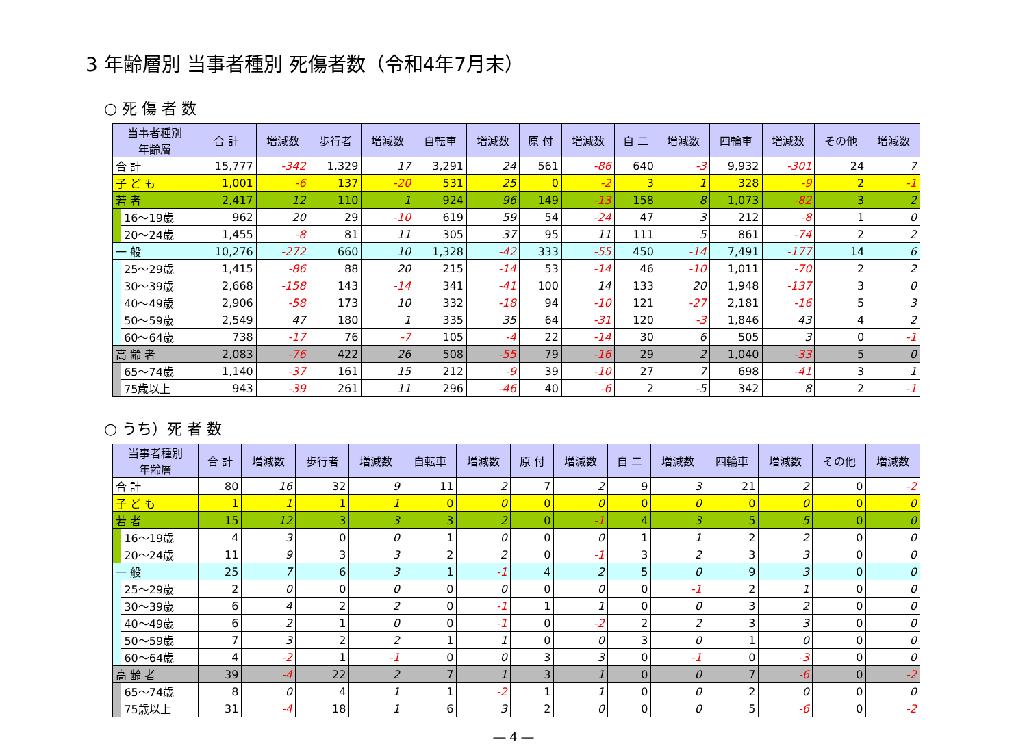3 年齢層別 当事者種別 死傷者数（令和4年7月末）
○ 死 傷 者 数
| 当事者種別 年齢層 | | 合 計 | 増減数 | 歩行者 | 増減数 | 自転車 | 増減数 | 原 付 | 増減数 | 自 二 | 増減数 | 四輪車 | 増減数 | その他 | 増減数 |
| --- | --- | --- | --- | --- | --- | --- | --- | --- | --- | --- | --- | --- | --- | --- | --- |
| 合 計 | | 15,777 | -342 | 1,329 | 17 | 3,291 | 24 | 561 | -86 | 640 | -3 | 9,932 | -301 | 24 | 7 |
| 子 ど も | | 1,001 | -6 | 137 | -20 | 531 | 25 | 0 | -2 | 3 | 1 | 328 | -9 | 2 | -1 |
| 若 者 | | 2,417 | 12 | 110 | 1 | 924 | 96 | 149 | -13 | 158 | 8 | 1,073 | -82 | 3 | 2 |
| | 16～19歳 | 962 | 20 | 29 | -10 | 619 | 59 | 54 | -24 | 47 | 3 | 212 | -8 | 1 | 0 |
| | 20～24歳 | 1,455 | -8 | 81 | 11 | 305 | 37 | 95 | 11 | 111 | 5 | 861 | -74 | 2 | 2 |
| 一 般 | | 10,276 | -272 | 660 | 10 | 1,328 | -42 | 333 | -55 | 450 | -14 | 7,491 | -177 | 14 | 6 |
| | 25～29歳 | 1,415 | -86 | 88 | 20 | 215 | -14 | 53 | -14 | 46 | -10 | 1,011 | -70 | 2 | 2 |
| | 30～39歳 | 2,668 | -158 | 143 | -14 | 341 | -41 | 100 | 14 | 133 | 20 | 1,948 | -137 | 3 | 0 |
| | 40～49歳 | 2,906 | -58 | 173 | 10 | 332 | -18 | 94 | -10 | 121 | -27 | 2,181 | -16 | 5 | 3 |
| | 50～59歳 | 2,549 | 47 | 180 | 1 | 335 | 35 | 64 | -31 | 120 | -3 | 1,846 | 43 | 4 | 2 |
| | 60～64歳 | 738 | -17 | 76 | -7 | 105 | -4 | 22 | -14 | 30 | 6 | 505 | 3 | 0 | -1 |
| 高 齢 者 | | 2,083 | -76 | 422 | 26 | 508 | -55 | 79 | -16 | 29 | 2 | 1,040 | -33 | 5 | 0 |
| | 65～74歳 | 1,140 | -37 | 161 | 15 | 212 | -9 | 39 | -10 | 27 | 7 | 698 | -41 | 3 | 1 |
| | 75歳以上 | 943 | -39 | 261 | 11 | 296 | -46 | 40 | -6 | 2 | -5 | 342 | 8 | 2 | -1 |
○ うち）死 者 数
| 当事者種別 年齢層 | | 合 計 | 増減数 | 歩行者 | 増減数 | 自転車 | 増減数 | 原 付 | 増減数 | 自 二 | 増減数 | 四輪車 | 増減数 | その他 | 増減数 |
| --- | --- | --- | --- | --- | --- | --- | --- | --- | --- | --- | --- | --- | --- | --- | --- |
| 合 計 | | 80 | 16 | 32 | 9 | 11 | 2 | 7 | 2 | 9 | 3 | 21 | 2 | 0 | -2 |
| 子 ど も | | 1 | 1 | 1 | 1 | 0 | 0 | 0 | 0 | 0 | 0 | 0 | 0 | 0 | 0 |
| 若 者 | | 15 | 12 | 3 | 3 | 3 | 2 | 0 | -1 | 4 | 3 | 5 | 5 | 0 | 0 |
| | 16～19歳 | 4 | 3 | 0 | 0 | 1 | 0 | 0 | 0 | 1 | 1 | 2 | 2 | 0 | 0 |
| | 20～24歳 | 11 | 9 | 3 | 3 | 2 | 2 | 0 | -1 | 3 | 2 | 3 | 3 | 0 | 0 |
| 一 般 | | 25 | 7 | 6 | 3 | 1 | -1 | 4 | 2 | 5 | 0 | 9 | 3 | 0 | 0 |
| | 25～29歳 | 2 | 0 | 0 | 0 | 0 | 0 | 0 | 0 | 0 | -1 | 2 | 1 | 0 | 0 |
| | 30～39歳 | 6 | 4 | 2 | 2 | 0 | -1 | 1 | 1 | 0 | 0 | 3 | 2 | 0 | 0 |
| | 40～49歳 | 6 | 2 | 1 | 0 | 0 | -1 | 0 | -2 | 2 | 2 | 3 | 3 | 0 | 0 |
| | 50～59歳 | 7 | 3 | 2 | 2 | 1 | 1 | 0 | 0 | 3 | 0 | 1 | 0 | 0 | 0 |
| | 60～64歳 | 4 | -2 | 1 | -1 | 0 | 0 | 3 | 3 | 0 | -1 | 0 | -3 | 0 | 0 |
| 高 齢 者 | | 39 | -4 | 22 | 2 | 7 | 1 | 3 | 1 | 0 | 0 | 7 | -6 | 0 | -2 |
| | 65～74歳 | 8 | 0 | 4 | 1 | 1 | -2 | 1 | 1 | 0 | 0 | 2 | 0 | 0 | 0 |
| | 75歳以上 | 31 | -4 | 18 | 1 | 6 | 3 | 2 | 0 | 0 | 0 | 5 | -6 | 0 | -2 |
― 4 ―